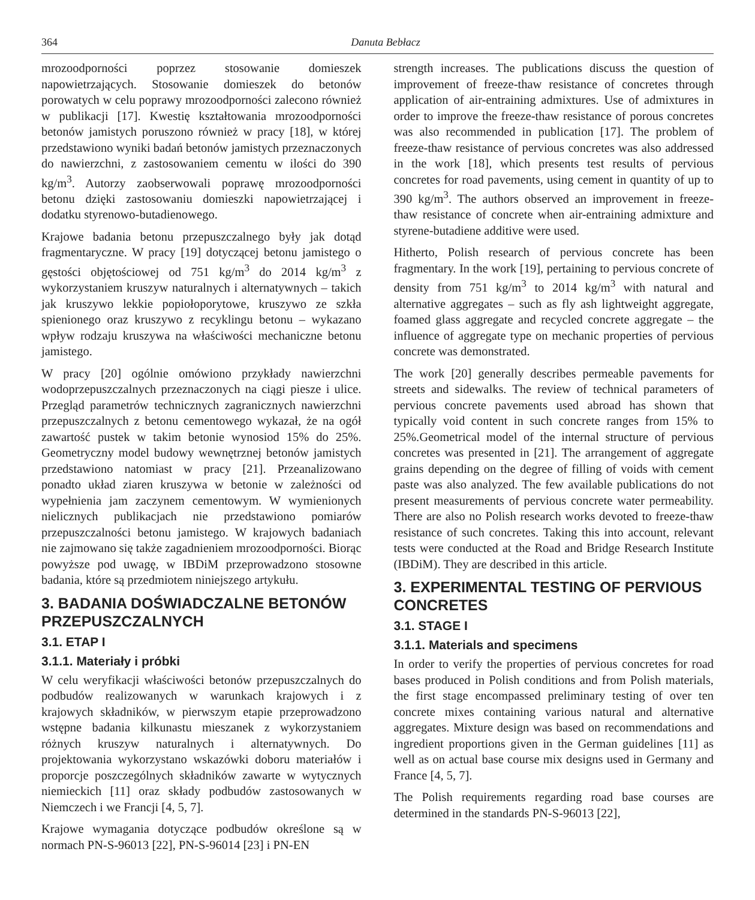364 Danuta Bebłacz
mrozoodporności poprzez stosowanie domieszek napowietrzających. Stosowanie domieszek do betonów porowatych w celu poprawy mrozoodporności zalecono również w publikacji [17]. Kwestię kształtowania mrozoodporności betonów jamistych poruszono również w pracy [18], w której przedstawiono wyniki badań betonów jamistych przeznaczonych do nawierzchni, z zastosowaniem cementu w ilości do 390 kg/m<sup>3</sup>. Autorzy zaobserwowali poprawę mrozoodporności betonu dzięki zastosowaniu domieszki napowietrzającej i dodatku styrenowo-butadienowego.
Krajowe badania betonu przepuszczalnego były jak dotąd fragmentaryczne. W pracy [19] dotyczącej betonu jamistego o gęstości objętościowej od 751 kg/m<sup>3</sup> do 2014 kg/m<sup>3</sup> z wykorzystaniem kruszyw naturalnych i alternatywnych – takich jak kruszywo lekkie popiołoporytowe, kruszywo ze szkła spienionego oraz kruszywo z recyklingu betonu – wykazano wpływ rodzaju kruszywa na właściwości mechaniczne betonu jamistego.
W pracy [20] ogólnie omówiono przykłady nawierzchni wodoprzepuszczalnych przeznaczonych na ciągi piesze i ulice. Przegląd parametrów technicznych zagranicznych nawierzchni przepuszczalnych z betonu cementowego wykazał, że na ogół zawartość pustek w takim betonie wynosiod 15% do 25%. Geometryczny model budowy wewnętrznej betonów jamistych przedstawiono natomiast w pracy [21]. Przeanalizowano ponadto układ ziaren kruszywa w betonie w zależności od wypełnienia jam zaczynem cementowym. W wymienionych nielicznych publikacjach nie przedstawiono pomiarów przepuszczalności betonu jamistego. W krajowych badaniach nie zajmowano się także zagadnieniem mrozoodporności. Biorąc powyższe pod uwagę, w IBDiM przeprowadzono stosowne badania, które są przedmiotem niniejszego artykułu.
3. BADANIA DOŚWIADCZALNE BETONÓW PRZEPUSZCZALNYCH
3.1. ETAP I
3.1.1. Materiały i próbki
W celu weryfikacji właściwości betonów przepuszczalnych do podbudów realizowanych w warunkach krajowych i z krajowych składników, w pierwszym etapie przeprowadzono wstępne badania kilkunastu mieszanek z wykorzystaniem różnych kruszyw naturalnych i alternatywnych. Do projektowania wykorzystano wskazówki doboru materiałów i proporcje poszczególnych składników zawarte w wytycznych niemieckich [11] oraz składy podbudów zastosowanych w Niemczech i we Francji [4, 5, 7].
Krajowe wymagania dotyczące podbudów określone są w normach PN-S-96013 [22], PN-S-96014 [23] i PN-EN
strength increases. The publications discuss the question of improvement of freeze-thaw resistance of concretes through application of air-entraining admixtures. Use of admixtures in order to improve the freeze-thaw resistance of porous concretes was also recommended in publication [17]. The problem of freeze-thaw resistance of pervious concretes was also addressed in the work [18], which presents test results of pervious concretes for road pavements, using cement in quantity of up to 390 kg/m<sup>3</sup>. The authors observed an improvement in freeze-thaw resistance of concrete when air-entraining admixture and styrene-butadiene additive were used.
Hitherto, Polish research of pervious concrete has been fragmentary. In the work [19], pertaining to pervious concrete of density from 751 kg/m<sup>3</sup> to 2014 kg/m<sup>3</sup> with natural and alternative aggregates – such as fly ash lightweight aggregate, foamed glass aggregate and recycled concrete aggregate – the influence of aggregate type on mechanic properties of pervious concrete was demonstrated.
The work [20] generally describes permeable pavements for streets and sidewalks. The review of technical parameters of pervious concrete pavements used abroad has shown that typically void content in such concrete ranges from 15% to 25%.Geometrical model of the internal structure of pervious concretes was presented in [21]. The arrangement of aggregate grains depending on the degree of filling of voids with cement paste was also analyzed. The few available publications do not present measurements of pervious concrete water permeability. There are also no Polish research works devoted to freeze-thaw resistance of such concretes. Taking this into account, relevant tests were conducted at the Road and Bridge Research Institute (IBDiM). They are described in this article.
3. EXPERIMENTAL TESTING OF PERVIOUS CONCRETES
3.1. STAGE I
3.1.1. Materials and specimens
In order to verify the properties of pervious concretes for road bases produced in Polish conditions and from Polish materials, the first stage encompassed preliminary testing of over ten concrete mixes containing various natural and alternative aggregates. Mixture design was based on recommendations and ingredient proportions given in the German guidelines [11] as well as on actual base course mix designs used in Germany and France [4, 5, 7].
The Polish requirements regarding road base courses are determined in the standards PN-S-96013 [22],